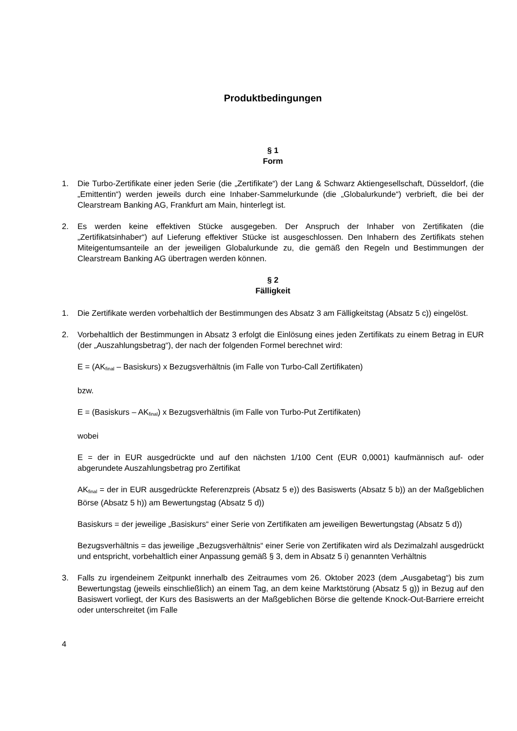Produktbedingungen
§ 1
Form
1. Die Turbo-Zertifikate einer jeden Serie (die „Zertifikate“) der Lang & Schwarz Aktiengesellschaft, Düsseldorf, (die „Emittentin“) werden jeweils durch eine Inhaber-Sammelurkunde (die „Globalurkunde“) verbrieft, die bei der Clearstream Banking AG, Frankfurt am Main, hinterlegt ist.
2. Es werden keine effektiven Stücke ausgegeben. Der Anspruch der Inhaber von Zertifikaten (die „Zertifikatsinhaber“) auf Lieferung effektiver Stücke ist ausgeschlossen. Den Inhabern des Zertifikats stehen Miteigentumsanteile an der jeweiligen Globalurkunde zu, die gemäß den Regeln und Bestimmungen der Clearstream Banking AG übertragen werden können.
§ 2
Fälligkeit
1. Die Zertifikate werden vorbehaltlich der Bestimmungen des Absatz 3 am Fälligkeitstag (Absatz 5 c)) eingelöst.
2. Vorbehaltlich der Bestimmungen in Absatz 3 erfolgt die Einlösung eines jeden Zertifikats zu einem Betrag in EUR (der „Auszahlungsbetrag“), der nach der folgenden Formel berechnet wird:
E = (AK<sub>final</sub> – Basiskurs) x Bezugsverhältnis (im Falle von Turbo-Call Zertifikaten)
bzw.
E = (Basiskurs – AK<sub>final</sub>) x Bezugsverhältnis (im Falle von Turbo-Put Zertifikaten)
wobei
E = der in EUR ausgedrückte und auf den nächsten 1/100 Cent (EUR 0,0001) kaufmännisch auf- oder abgerundete Auszahlungsbetrag pro Zertifikat
AK<sub>final</sub> = der in EUR ausgedrückte Referenzpreis (Absatz 5 e)) des Basiswerts (Absatz 5 b)) an der Maßgeblichen Börse (Absatz 5 h)) am Bewertungstag (Absatz 5 d))
Basiskurs = der jeweilige „Basiskurs“ einer Serie von Zertifikaten am jeweiligen Bewertungstag (Absatz 5 d))
Bezugsverhältnis = das jeweilige „Bezugsverhältnis“ einer Serie von Zertifikaten wird als Dezimalzahl ausgedrückt und entspricht, vorbehaltlich einer Anpassung gemäß § 3, dem in Absatz 5 i) genannten Verhältnis
3. Falls zu irgendeinem Zeitpunkt innerhalb des Zeitraumes vom 26. Oktober 2023 (dem „Ausgabetag“) bis zum Bewertungstag (jeweils einschließlich) an einem Tag, an dem keine Marktstörung (Absatz 5 g)) in Bezug auf den Basiswert vorliegt, der Kurs des Basiswerts an der Maßgeblichen Börse die geltende Knock-Out-Barriere erreicht oder unterschreitet (im Falle
4